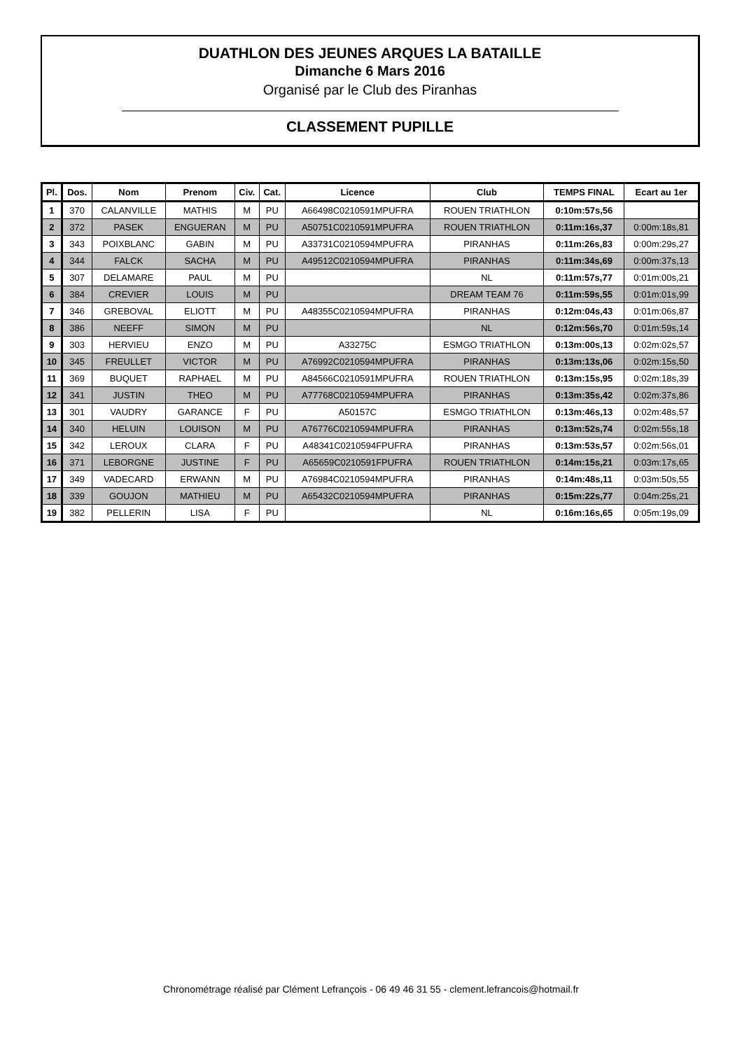DUATHLON DES JEUNES ARQUES LA BATAILLE
Dimanche 6 Mars 2016
Organisé par le Club des Piranhas
CLASSEMENT PUPILLE
| Pl. | Dos. | Nom | Prenom | Civ. | Cat. | Licence | Club | TEMPS FINAL | Ecart au 1er |
| --- | --- | --- | --- | --- | --- | --- | --- | --- | --- |
| 1 | 370 | CALANVILLE | MATHIS | M | PU | A66498C0210591MPUFRA | ROUEN TRIATHLON | 0:10m:57s,56 | |
| 2 | 372 | PASEK | ENGUERAN | M | PU | A50751C0210591MPUFRA | ROUEN TRIATHLON | 0:11m:16s,37 | 0:00m:18s,81 |
| 3 | 343 | POIXBLANC | GABIN | M | PU | A33731C0210594MPUFRA | PIRANHAS | 0:11m:26s,83 | 0:00m:29s,27 |
| 4 | 344 | FALCK | SACHA | M | PU | A49512C0210594MPUFRA | PIRANHAS | 0:11m:34s,69 | 0:00m:37s,13 |
| 5 | 307 | DELAMARE | PAUL | M | PU | | NL | 0:11m:57s,77 | 0:01m:00s,21 |
| 6 | 384 | CREVIER | LOUIS | M | PU | | DREAM TEAM 76 | 0:11m:59s,55 | 0:01m:01s,99 |
| 7 | 346 | GREBOVAL | ELIOTT | M | PU | A48355C0210594MPUFRA | PIRANHAS | 0:12m:04s,43 | 0:01m:06s,87 |
| 8 | 386 | NEEFF | SIMON | M | PU | | NL | 0:12m:56s,70 | 0:01m:59s,14 |
| 9 | 303 | HERVIEU | ENZO | M | PU | A33275C | ESMGO TRIATHLON | 0:13m:00s,13 | 0:02m:02s,57 |
| 10 | 345 | FREULLET | VICTOR | M | PU | A76992C0210594MPUFRA | PIRANHAS | 0:13m:13s,06 | 0:02m:15s,50 |
| 11 | 369 | BUQUET | RAPHAEL | M | PU | A84566C0210591MPUFRA | ROUEN TRIATHLON | 0:13m:15s,95 | 0:02m:18s,39 |
| 12 | 341 | JUSTIN | THEO | M | PU | A77768C0210594MPUFRA | PIRANHAS | 0:13m:35s,42 | 0:02m:37s,86 |
| 13 | 301 | VAUDRY | GARANCE | F | PU | A50157C | ESMGO TRIATHLON | 0:13m:46s,13 | 0:02m:48s,57 |
| 14 | 340 | HELUIN | LOUISON | M | PU | A76776C0210594MPUFRA | PIRANHAS | 0:13m:52s,74 | 0:02m:55s,18 |
| 15 | 342 | LEROUX | CLARA | F | PU | A48341C0210594FPUFRA | PIRANHAS | 0:13m:53s,57 | 0:02m:56s,01 |
| 16 | 371 | LEBORGNE | JUSTINE | F | PU | A65659C0210591FPUFRA | ROUEN TRIATHLON | 0:14m:15s,21 | 0:03m:17s,65 |
| 17 | 349 | VADECARD | ERWANN | M | PU | A76984C0210594MPUFRA | PIRANHAS | 0:14m:48s,11 | 0:03m:50s,55 |
| 18 | 339 | GOUJON | MATHIEU | M | PU | A65432C0210594MPUFRA | PIRANHAS | 0:15m:22s,77 | 0:04m:25s,21 |
| 19 | 382 | PELLERIN | LISA | F | PU | | NL | 0:16m:16s,65 | 0:05m:19s,09 |
Chronométrage réalisé par Clément Lefrançois - 06 49 46 31 55 - clement.lefrancois@hotmail.fr